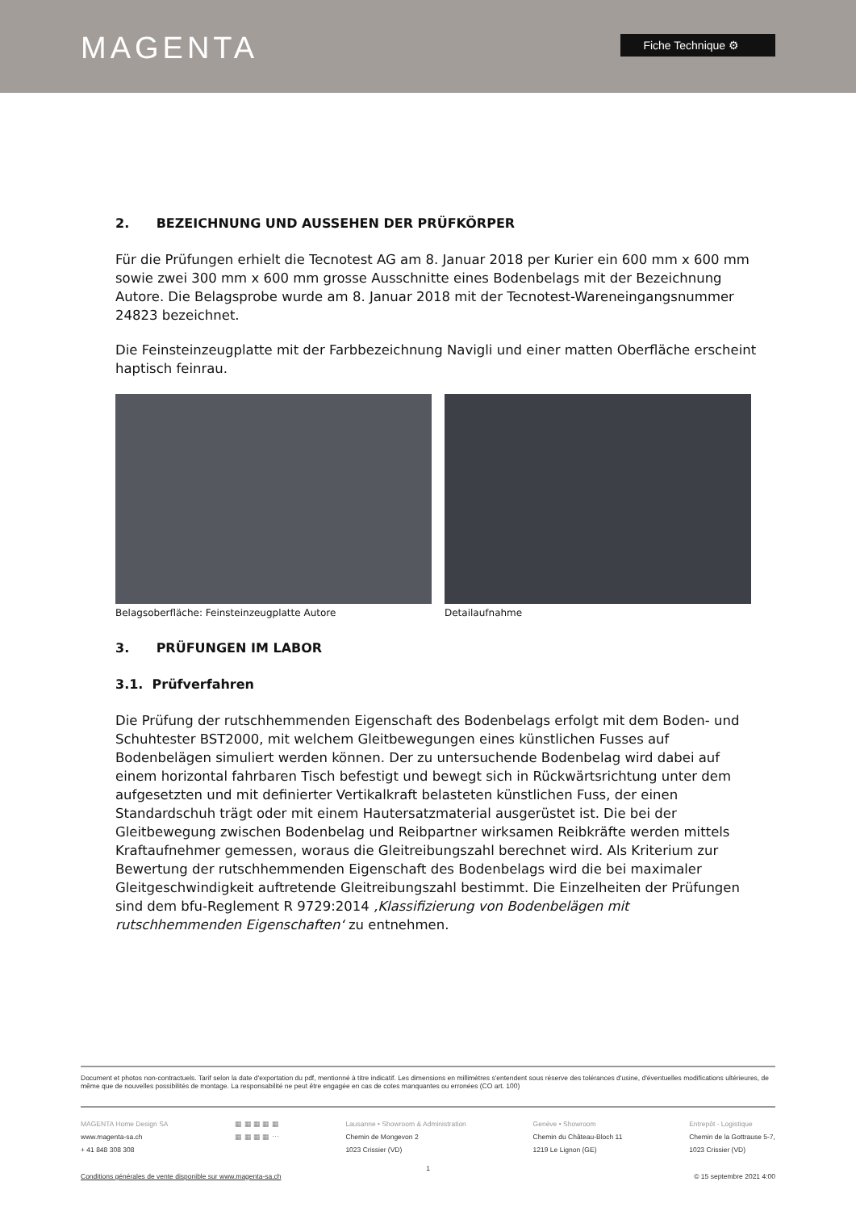MAGENTA Fiche Technique ⚙
2. BEZEICHNUNG UND AUSSEHEN DER PRÜFKÖRPER
Für die Prüfungen erhielt die Tecnotest AG am 8. Januar 2018 per Kurier ein 600 mm x 600 mm sowie zwei 300 mm x 600 mm grosse Ausschnitte eines Bodenbelags mit der Bezeichnung Autore. Die Belagsprobe wurde am 8. Januar 2018 mit der Tecnotest-Wareneingangsnummer 24823 bezeichnet.
Die Feinsteinzeugplatte mit der Farbbezeichnung Navigli und einer matten Oberfläche erscheint haptisch feinrau.
Belagsoberfläche: Feinsteinzeugplatte Autore
Detailaufnahme
3. PRÜFUNGEN IM LABOR
3.1. Prüfverfahren
Die Prüfung der rutschhemmenden Eigenschaft des Bodenbelags erfolgt mit dem Boden- und Schuhtester BST2000, mit welchem Gleitbewegungen eines künstlichen Fusses auf Bodenbelägen simuliert werden können. Der zu untersuchende Bodenbelag wird dabei auf einem horizontal fahrbaren Tisch befestigt und bewegt sich in Rückwärtsrichtung unter dem aufgesetzten und mit definierter Vertikalkraft belasteten künstlichen Fuss, der einen Standardschuh trägt oder mit einem Hautersatzmaterial ausgerüstet ist. Die bei der Gleitbewegung zwischen Bodenbelag und Reibpartner wirksamen Reibkräfte werden mittels Kraftaufnehmer gemessen, woraus die Gleitreibungszahl berechnet wird. Als Kriterium zur Bewertung der rutschhemmenden Eigenschaft des Bodenbelags wird die bei maximaler Gleitgeschwindigkeit auftretende Gleitreibungszahl bestimmt. Die Einzelheiten der Prüfungen sind dem bfu-Reglement R 9729:2014 ‚Klassifizierung von Bodenbelägen mit rutschhemmenden Eigenschaften‘ zu entnehmen.
Document et photos non-contractuels. Tarif selon la date d'exportation du pdf, mentionné à titre indicatif. Les dimensions en millimètres s'entendent sous réserve des tolérances d'usine, d'éventuelles modifications ultérieures, de même que de nouvelles possibilités de montage. La responsabilité ne peut être engagée en cas de cotes manquantes ou erronées (CO art. 100)
MAGENTA Home Design SA
www.magenta-sa.ch
+ 41 848 308 308
▦ ▦ ▦ ▦ ▦
▦ ▦ ▦ ▦ ⋯
Lausanne • Showroom & Administration
Chemin de Mongevon 2
1023 Crissier (VD)
Genève • Showroom
Chemin du Château-Bloch 11
1219 Le Lignon (GE)
Entrepôt - Logistique
Chemin de la Gottrause 5-7,
1023 Crissier (VD)
1
Conditions générales de vente disponible sur www.magenta-sa.ch © 15 septembre 2021 4:00